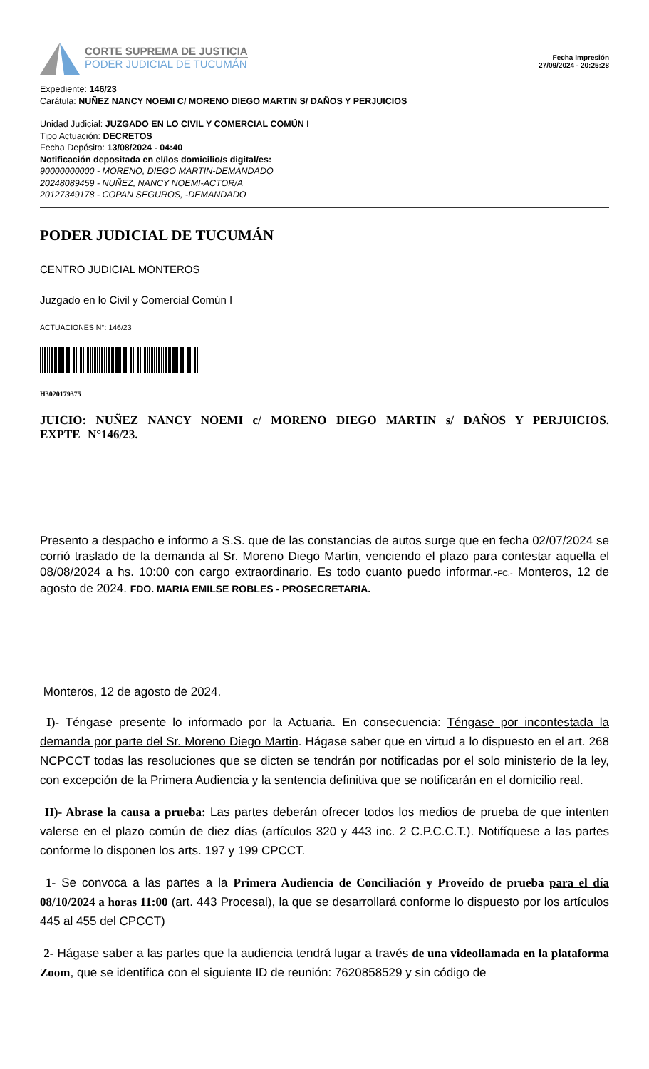CORTE SUPREMA DE JUSTICIA
PODER JUDICIAL DE TUCUMÁN
Fecha Impresión
27/09/2024 - 20:25:28
Expediente: 146/23
Carátula: NUÑEZ NANCY NOEMI C/ MORENO DIEGO MARTIN S/ DAÑOS Y PERJUICIOS
Unidad Judicial: JUZGADO EN LO CIVIL Y COMERCIAL COMÚN I
Tipo Actuación: DECRETOS
Fecha Depósito: 13/08/2024 - 04:40
Notificación depositada en el/los domicilio/s digital/es:
90000000000 - MORENO, DIEGO MARTIN-DEMANDADO
20248089459 - NUÑEZ, NANCY NOEMI-ACTOR/A
20127349178 - COPAN SEGUROS, -DEMANDADO
PODER JUDICIAL DE TUCUMÁN
CENTRO JUDICIAL MONTEROS
Juzgado en lo Civil y Comercial Común I
ACTUACIONES N°: 146/23
H3020179375
JUICIO: NUÑEZ NANCY NOEMI c/ MORENO DIEGO MARTIN s/ DAÑOS Y PERJUICIOS. EXPTE N°146/23.
Presento a despacho e informo a S.S. que de las constancias de autos surge que en fecha 02/07/2024 se corrió traslado de la demanda al Sr. Moreno Diego Martin, venciendo el plazo para contestar aquella el 08/08/2024 a hs. 10:00 con cargo extraordinario. Es todo cuanto puedo informar.-FC.- Monteros, 12 de agosto de 2024. FDO. MARIA EMILSE ROBLES - PROSECRETARIA.
Monteros, 12 de agosto de 2024.
I)- Téngase presente lo informado por la Actuaria. En consecuencia: Téngase por incontestada la demanda por parte del Sr. Moreno Diego Martin. Hágase saber que en virtud a lo dispuesto en el art. 268 NCPCCT todas las resoluciones que se dicten se tendrán por notificadas por el solo ministerio de la ley, con excepción de la Primera Audiencia y la sentencia definitiva que se notificarán en el domicilio real.
II)- Abrase la causa a prueba: Las partes deberán ofrecer todos los medios de prueba de que intenten valerse en el plazo común de diez días (artículos 320 y 443 inc. 2 C.P.C.C.T.). Notifíquese a las partes conforme lo disponen los arts. 197 y 199 CPCCT.
1- Se convoca a las partes a la Primera Audiencia de Conciliación y Proveído de prueba para el día 08/10/2024 a horas 11:00 (art. 443 Procesal), la que se desarrollará conforme lo dispuesto por los artículos 445 al 455 del CPCCT)
2- Hágase saber a las partes que la audiencia tendrá lugar a través de una videollamada en la plataforma Zoom, que se identifica con el siguiente ID de reunión: 7620858529 y sin código de